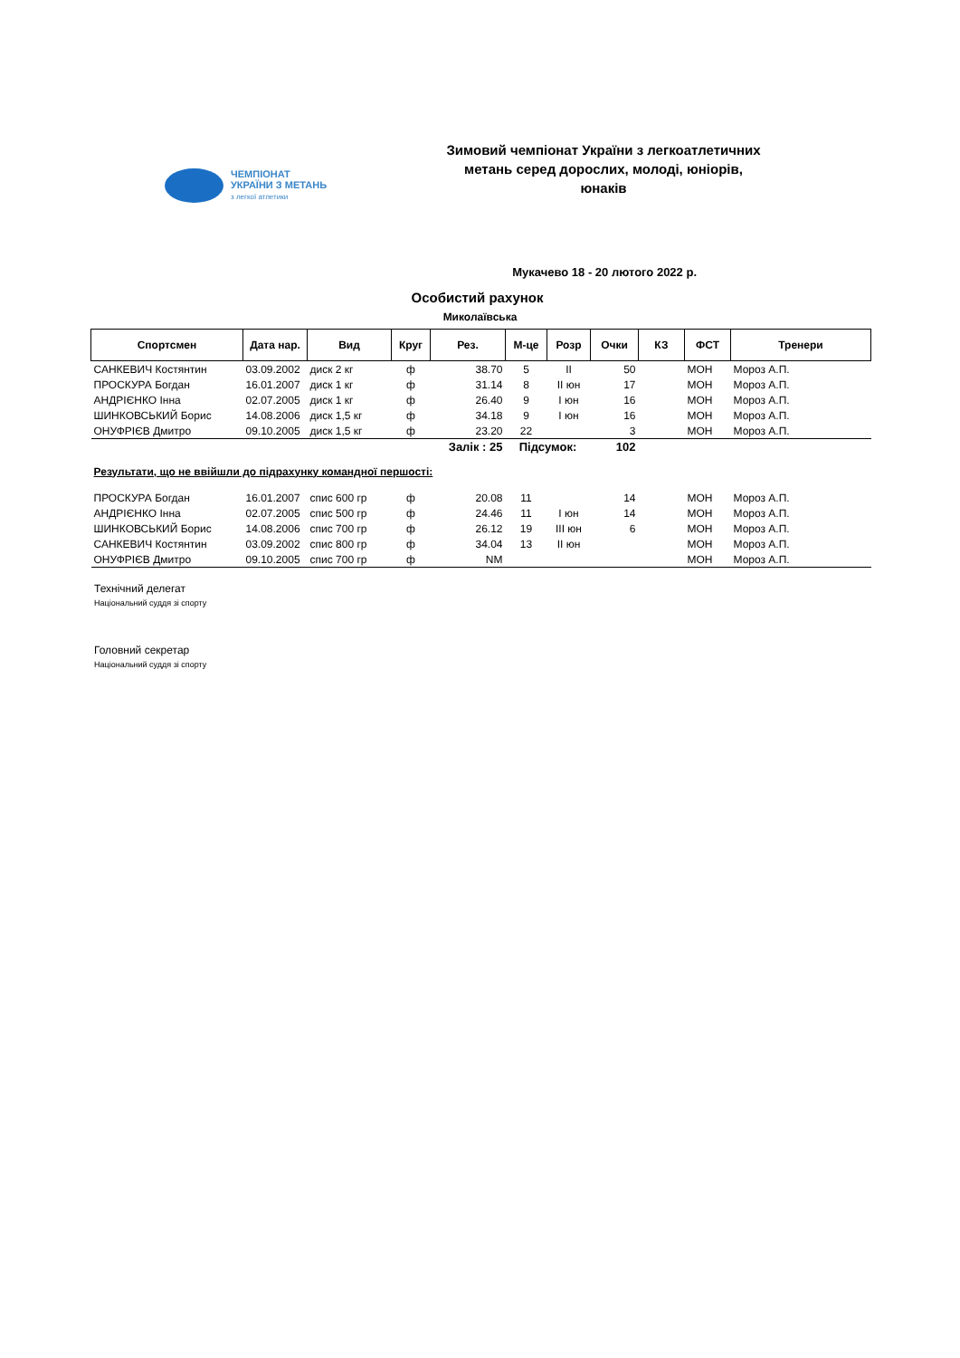ЧЕМПІОНАТ
УКРАЇНИ З МЕТАНЬ
з легкої атлетики
Зимовий чемпіонат України з легкоатлетичних метань серед дорослих, молоді, юніорів, юнаків
Мукачево 18 - 20 лютого 2022 р.
Особистий рахунок
Миколаївська
| Спортсмен | Дата нар. | Вид | Круг | Рез. | М-це | Розр | Очки | КЗ | ФСТ | Тренери |
| --- | --- | --- | --- | --- | --- | --- | --- | --- | --- | --- |
| САНКЕВИЧ Костянтин | 03.09.2002 | диск 2 кг | ф | 38.70 | 5 | II | 50 | | МОН | Мороз А.П. |
| ПРОСКУРА Богдан | 16.01.2007 | диск 1 кг | ф | 31.14 | 8 | II юн | 17 | | МОН | Мороз А.П. |
| АНДРІЄНКО Інна | 02.07.2005 | диск 1 кг | ф | 26.40 | 9 | I юн | 16 | | МОН | Мороз А.П. |
| ШИНКОВСЬКИЙ Борис | 14.08.2006 | диск 1,5 кг | ф | 34.18 | 9 | I юн | 16 | | МОН | Мороз А.П. |
| ОНУФРІЄВ Дмитро | 09.10.2005 | диск 1,5 кг | ф | 23.20 | 22 | | 3 | | МОН | Мороз А.П. |
| Залік : 25 | | | | | Підсумок: | | 102 | | | |
| Результати, що не ввійшли до підрахунку командної першості: | | | | | | | | | | |
| ПРОСКУРА Богдан | 16.01.2007 | спис 600 гр | ф | 20.08 | 11 | | 14 | | МОН | Мороз А.П. |
| АНДРІЄНКО Інна | 02.07.2005 | спис 500 гр | ф | 24.46 | 11 | I юн | 14 | | МОН | Мороз А.П. |
| ШИНКОВСЬКИЙ Борис | 14.08.2006 | спис 700 гр | ф | 26.12 | 19 | III юн | 6 | | МОН | Мороз А.П. |
| САНКЕВИЧ Костянтин | 03.09.2002 | спис 800 гр | ф | 34.04 | 13 | II юн | | | МОН | Мороз А.П. |
| ОНУФРІЄВ Дмитро | 09.10.2005 | спис 700 гр | ф | NM | | | | | МОН | Мороз А.П. |
Технічний делегат
Національний суддя зі спорту
Головний секретар
Національний суддя зі спорту